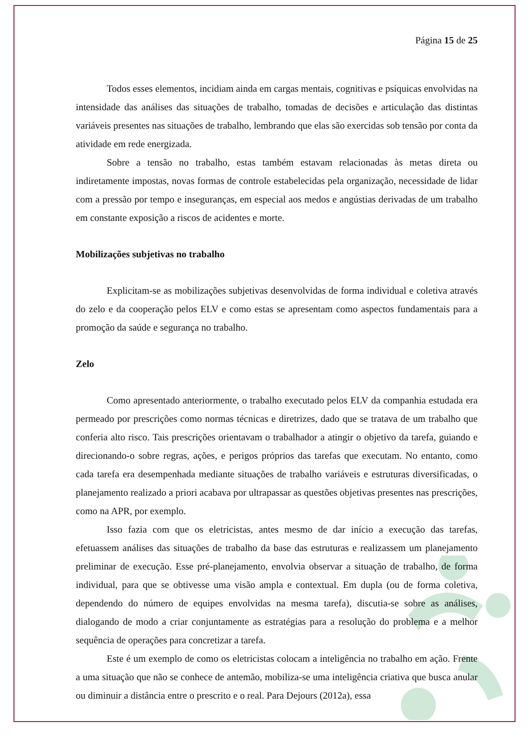Página 15 de 25
Todos esses elementos, incidiam ainda em cargas mentais, cognitivas e psíquicas envolvidas na intensidade das análises das situações de trabalho, tomadas de decisões e articulação das distintas variáveis presentes nas situações de trabalho, lembrando que elas são exercidas sob tensão por conta da atividade em rede energizada.
Sobre a tensão no trabalho, estas também estavam relacionadas às metas direta ou indiretamente impostas, novas formas de controle estabelecidas pela organização, necessidade de lidar com a pressão por tempo e inseguranças, em especial aos medos e angústias derivadas de um trabalho em constante exposição a riscos de acidentes e morte.
Mobilizações subjetivas no trabalho
Explicitam-se as mobilizações subjetivas desenvolvidas de forma individual e coletiva através do zelo e da cooperação pelos ELV e como estas se apresentam como aspectos fundamentais para a promoção da saúde e segurança no trabalho.
Zelo
Como apresentado anteriormente, o trabalho executado pelos ELV da companhia estudada era permeado por prescrições como normas técnicas e diretrizes, dado que se tratava de um trabalho que conferia alto risco. Tais prescrições orientavam o trabalhador a atingir o objetivo da tarefa, guiando e direcionando-o sobre regras, ações, e perigos próprios das tarefas que executam. No entanto, como cada tarefa era desempenhada mediante situações de trabalho variáveis e estruturas diversificadas, o planejamento realizado a priori acabava por ultrapassar as questões objetivas presentes nas prescrições, como na APR, por exemplo.
Isso fazia com que os eletricistas, antes mesmo de dar início a execução das tarefas, efetuassem análises das situações de trabalho da base das estruturas e realizassem um planejamento preliminar de execução. Esse pré-planejamento, envolvia observar a situação de trabalho, de forma individual, para que se obtivesse uma visão ampla e contextual. Em dupla (ou de forma coletiva, dependendo do número de equipes envolvidas na mesma tarefa), discutia-se sobre as análises, dialogando de modo a criar conjuntamente as estratégias para a resolução do problema e a melhor sequência de operações para concretizar a tarefa.
Este é um exemplo de como os eletricistas colocam a inteligência no trabalho em ação. Frente a uma situação que não se conhece de antemão, mobiliza-se uma inteligência criativa que busca anular ou diminuir a distância entre o prescrito e o real. Para Dejours (2012a), essa